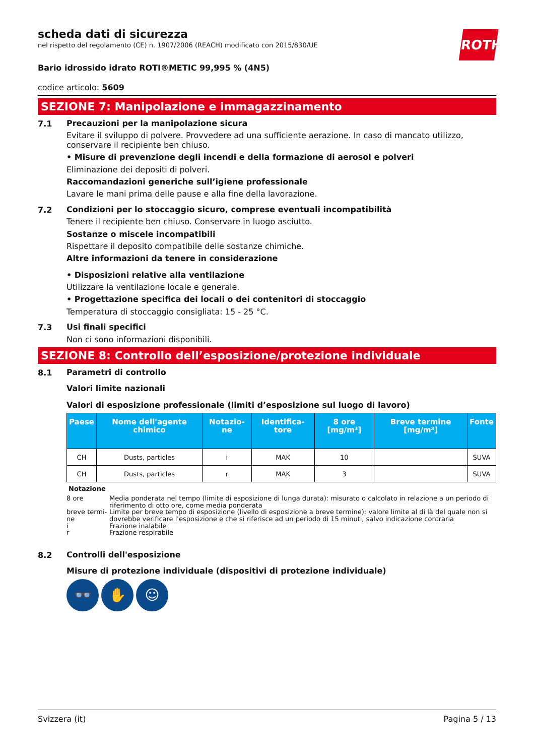scheda dati di sicurezza
nel rispetto del regolamento (CE) n. 1907/2006 (REACH) modificato con 2015/830/UE
ROTH
Bario idrossido idrato ROTI®METIC 99,995 % (4N5)
codice articolo: 5609
SEZIONE 7: Manipolazione e immagazzinamento
7.1
Precauzioni per la manipolazione sicura
Evitare il sviluppo di polvere. Provvedere ad una sufficiente aerazione. In caso di mancato utilizzo, conservare il recipiente ben chiuso.
• Misure di prevenzione degli incendi e della formazione di aerosol e polveri
Eliminazione dei depositi di polveri.
Raccomandazioni generiche sull’igiene professionale
Lavare le mani prima delle pause e alla fine della lavorazione.
7.2
Condizioni per lo stoccaggio sicuro, comprese eventuali incompatibilità
Tenere il recipiente ben chiuso. Conservare in luogo asciutto.
Sostanze o miscele incompatibili
Rispettare il deposito compatibile delle sostanze chimiche.
Altre informazioni da tenere in considerazione
• Disposizioni relative alla ventilazione
Utilizzare la ventilazione locale e generale.
• Progettazione specifica dei locali o dei contenitori di stoccaggio
Temperatura di stoccaggio consigliata: 15 - 25 °C.
7.3
Usi finali specifici
Non ci sono informazioni disponibili.
SEZIONE 8: Controllo dell’esposizione/protezione individuale
8.1
Parametri di controllo
Valori limite nazionali
Valori di esposizione professionale (limiti d’esposizione sul luogo di lavoro)
| Paese | Nome dell'agente chimico | Notazio-ne | Identifica-tore | 8 ore [mg/m³] | Breve termine [mg/m³] | Fonte |
| --- | --- | --- | --- | --- | --- | --- |
| CH | Dusts, particles | i | MAK | 10 | | SUVA |
| CH | Dusts, particles | r | MAK | 3 | | SUVA |
Notazione
8 ore Media ponderata nel tempo (limite di esposizione di lunga durata): misurato o calcolato in relazione a un periodo di riferimento di otto ore, come media ponderata
breve termi-ne Limite per breve tempo di esposizione (livello di esposizione a breve termine): valore limite al di là del quale non si dovrebbe verificare l'esposizione e che si riferisce ad un periodo di 15 minuti, salvo indicazione contraria
i Frazione inalabile
r Frazione respirabile
8.2
Controlli dell'esposizione
Misure di protezione individuale (dispositivi di protezione individuale)
👓 ✋ ☺
Svizzera (it) Pagina 5 / 13